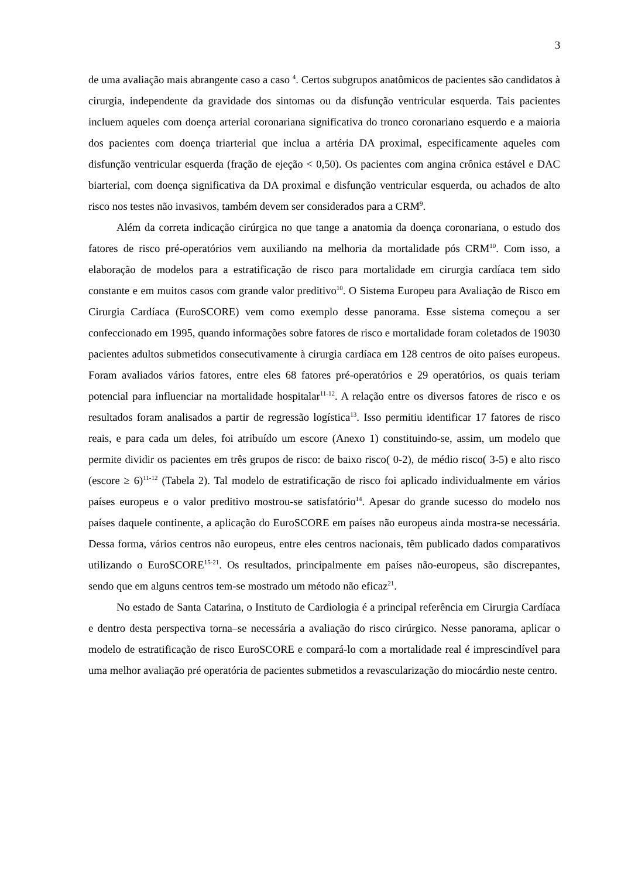3
de uma avaliação mais abrangente caso a caso <sup>4</sup>. Certos subgrupos anatômicos de pacientes são candidatos à cirurgia, independente da gravidade dos sintomas ou da disfunção ventricular esquerda. Tais pacientes incluem aqueles com doença arterial coronariana significativa do tronco coronariano esquerdo e a maioria dos pacientes com doença triarterial que inclua a artéria DA proximal, especificamente aqueles com disfunção ventricular esquerda (fração de ejeção < 0,50). Os pacientes com angina crônica estável e DAC biarterial, com doença significativa da DA proximal e disfunção ventricular esquerda, ou achados de alto risco nos testes não invasivos, também devem ser considerados para a CRM<sup>9</sup>.
Além da correta indicação cirúrgica no que tange a anatomia da doença coronariana, o estudo dos fatores de risco pré-operatórios vem auxiliando na melhoria da mortalidade pós CRM<sup>10</sup>. Com isso, a elaboração de modelos para a estratificação de risco para mortalidade em cirurgia cardíaca tem sido constante e em muitos casos com grande valor preditivo<sup>10</sup>. O Sistema Europeu para Avaliação de Risco em Cirurgia Cardíaca (EuroSCORE) vem como exemplo desse panorama. Esse sistema começou a ser confeccionado em 1995, quando informações sobre fatores de risco e mortalidade foram coletados de 19030 pacientes adultos submetidos consecutivamente à cirurgia cardíaca em 128 centros de oito países europeus. Foram avaliados vários fatores, entre eles 68 fatores pré-operatórios e 29 operatórios, os quais teriam potencial para influenciar na mortalidade hospitalar<sup>11-12</sup>. A relação entre os diversos fatores de risco e os resultados foram analisados a partir de regressão logística<sup>13</sup>. Isso permitiu identificar 17 fatores de risco reais, e para cada um deles, foi atribuído um escore (Anexo 1) constituindo-se, assim, um modelo que permite dividir os pacientes em três grupos de risco: de baixo risco( 0-2), de médio risco( 3-5) e alto risco (escore ≥ 6)<sup>11-12</sup> (Tabela 2). Tal modelo de estratificação de risco foi aplicado individualmente em vários países europeus e o valor preditivo mostrou-se satisfatório<sup>14</sup>. Apesar do grande sucesso do modelo nos países daquele continente, a aplicação do EuroSCORE em países não europeus ainda mostra-se necessária. Dessa forma, vários centros não europeus, entre eles centros nacionais, têm publicado dados comparativos utilizando o EuroSCORE<sup>15-21</sup>. Os resultados, principalmente em países não-europeus, são discrepantes, sendo que em alguns centros tem-se mostrado um método não eficaz<sup>21</sup>.
No estado de Santa Catarina, o Instituto de Cardiologia é a principal referência em Cirurgia Cardíaca e dentro desta perspectiva torna–se necessária a avaliação do risco cirúrgico. Nesse panorama, aplicar o modelo de estratificação de risco EuroSCORE e compará-lo com a mortalidade real é imprescindível para uma melhor avaliação pré operatória de pacientes submetidos a revascularização do miocárdio neste centro.